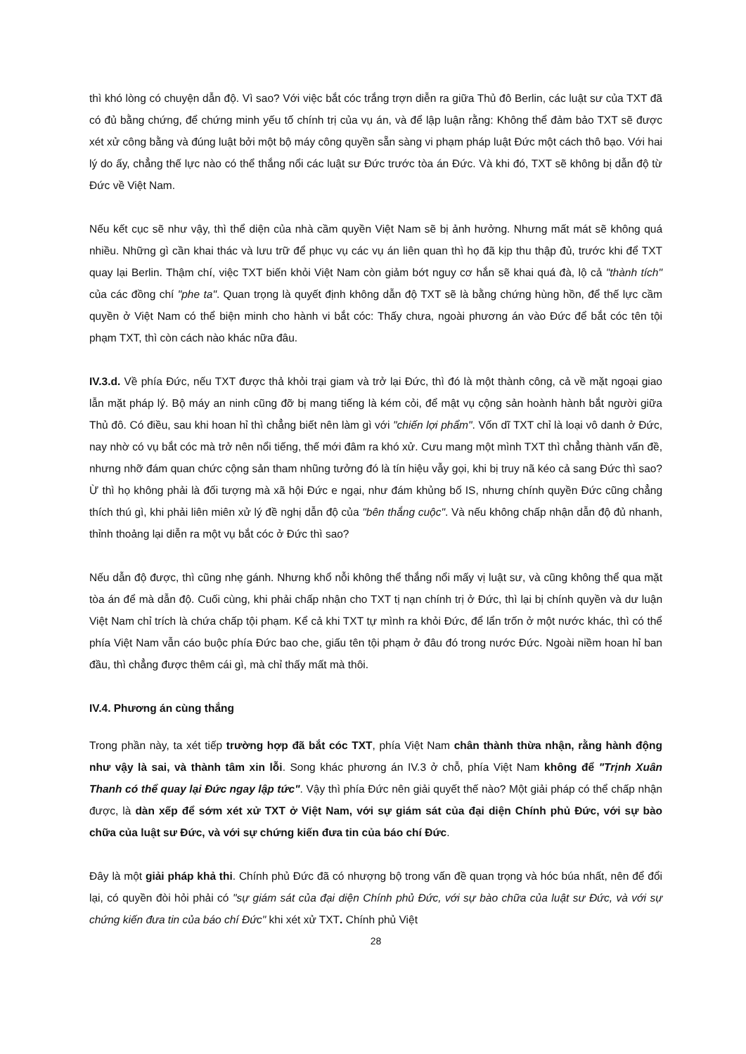thì khó lòng có chuyện dẫn độ. Vì sao? Với việc bắt cóc trắng trợn diễn ra giữa Thủ đô Berlin, các luật sư của TXT đã có đủ bằng chứng, để chứng minh yếu tố chính trị của vụ án, và để lập luận rằng: Không thể đảm bảo TXT sẽ được xét xử công bằng và đúng luật bởi một bộ máy công quyền sẵn sàng vi phạm pháp luật Đức một cách thô bạo. Với hai lý do ấy, chẳng thế lực nào có thể thắng nổi các luật sư Đức trước tòa án Đức. Và khi đó, TXT sẽ không bị dẫn độ từ Đức về Việt Nam.
Nếu kết cục sẽ như vậy, thì thể diện của nhà cầm quyền Việt Nam sẽ bị ảnh hưởng. Nhưng mất mát sẽ không quá nhiều. Những gì cần khai thác và lưu trữ để phục vụ các vụ án liên quan thì họ đã kịp thu thập đủ, trước khi để TXT quay lại Berlin. Thậm chí, việc TXT biến khỏi Việt Nam còn giảm bớt nguy cơ hắn sẽ khai quá đà, lộ cả "thành tích" của các đồng chí "phe ta". Quan trọng là quyết định không dẫn độ TXT sẽ là bằng chứng hùng hồn, để thế lực cầm quyền ở Việt Nam có thể biện minh cho hành vi bắt cóc: Thấy chưa, ngoài phương án vào Đức để bắt cóc tên tội phạm TXT, thì còn cách nào khác nữa đâu.
IV.3.d. Về phía Đức, nếu TXT được thả khỏi trại giam và trở lại Đức, thì đó là một thành công, cả về mặt ngoại giao lẫn mặt pháp lý. Bộ máy an ninh cũng đỡ bị mang tiếng là kém cỏi, để mật vụ cộng sản hoành hành bắt người giữa Thủ đô. Có điều, sau khi hoan hỉ thì chẳng biết nên làm gì với "chiến lợi phẩm". Vốn dĩ TXT chỉ là loại vô danh ở Đức, nay nhờ có vụ bắt cóc mà trở nên nổi tiếng, thế mới đâm ra khó xử. Cưu mang một mình TXT thì chẳng thành vấn đề, nhưng nhỡ đám quan chức cộng sản tham nhũng tưởng đó là tín hiệu vẫy gọi, khi bị truy nã kéo cả sang Đức thì sao? Ừ thì họ không phải là đối tượng mà xã hội Đức e ngại, như đám khủng bố IS, nhưng chính quyền Đức cũng chẳng thích thú gì, khi phải liên miên xử lý đề nghị dẫn độ của "bên thắng cuộc". Và nếu không chấp nhận dẫn độ đủ nhanh, thỉnh thoảng lại diễn ra một vụ bắt cóc ở Đức thì sao?
Nếu dẫn độ được, thì cũng nhẹ gánh. Nhưng khổ nỗi không thể thắng nổi mấy vị luật sư, và cũng không thể qua mặt tòa án để mà dẫn độ. Cuối cùng, khi phải chấp nhận cho TXT tị nạn chính trị ở Đức, thì lại bị chính quyền và dư luận Việt Nam chỉ trích là chứa chấp tội phạm. Kể cả khi TXT tự mình ra khỏi Đức, để lẩn trốn ở một nước khác, thì có thể phía Việt Nam vẫn cáo buộc phía Đức bao che, giấu tên tội phạm ở đâu đó trong nước Đức. Ngoài niềm hoan hỉ ban đầu, thì chẳng được thêm cái gì, mà chỉ thấy mất mà thôi.
IV.4. Phương án cùng thắng
Trong phần này, ta xét tiếp trường hợp đã bắt cóc TXT, phía Việt Nam chân thành thừa nhận, rằng hành động như vậy là sai, và thành tâm xin lỗi. Song khác phương án IV.3 ở chỗ, phía Việt Nam không để "Trịnh Xuân Thanh có thể quay lại Đức ngay lập tức". Vậy thì phía Đức nên giải quyết thế nào? Một giải pháp có thể chấp nhận được, là dàn xếp để sớm xét xử TXT ở Việt Nam, với sự giám sát của đại diện Chính phủ Đức, với sự bào chữa của luật sư Đức, và với sự chứng kiến đưa tin của báo chí Đức.
Đây là một giải pháp khả thi. Chính phủ Đức đã có nhượng bộ trong vấn đề quan trọng và hóc búa nhất, nên để đổi lại, có quyền đòi hỏi phải có "sự giám sát của đại diện Chính phủ Đức, với sự bào chữa của luật sư Đức, và với sự chứng kiến đưa tin của báo chí Đức" khi xét xử TXT. Chính phủ Việt
28